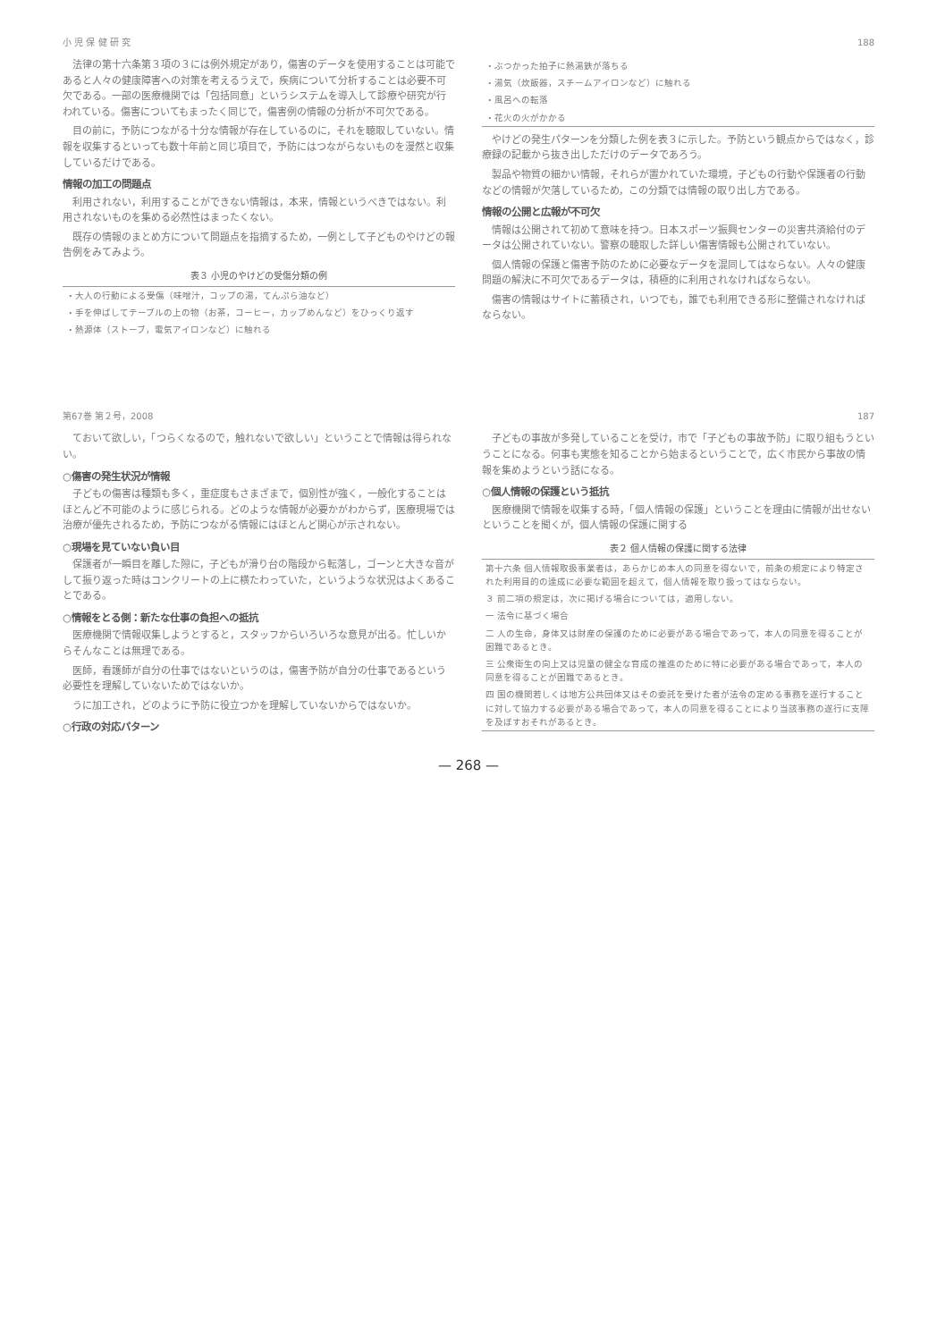小 児 保 健 研 究 188
法律の第十六条第３項の３には例外規定があり，傷害のデータを使用することは可能であると人々の健康障害への対策を考えるうえで，疾病について分析することは必要不可欠である。一部の医療機関では「包括同意」というシステムを導入して診療や研究が行われている。傷害についてもまったく同じで，傷害例の情報の分析が不可欠である。
目の前に，予防につながる十分な情報が存在しているのに，それを聴取していない。情報を収集するといっても数十年前と同じ項目で，予防にはつながらないものを漫然と収集しているだけである。
情報の加工の問題点
利用されない，利用することができない情報は，本来，情報というべきではない。利用されないものを集める必然性はまったくない。
既存の情報のまとめ方について問題点を指摘するため，一例として子どものやけどの報告例をみてみよう。
表３ 小児のやけどの受傷分類の例
| ・大人の行動による受傷（味噌汁，コップの湯，てんぷら油など） |
| ・手を伸ばしてテーブルの上の物（お茶，コーヒー，カップめんなど）をひっくり返す |
| ・熱源体（ストーブ，電気アイロンなど）に触れる |
| ・ぶつかった拍子に熱湯鉄が落ちる |
| ・湯気（炊飯器，スチームアイロンなど）に触れる |
| ・風呂への転落 |
| ・花火の火がかかる |
やけどの発生パターンを分類した例を表３に示した。予防という観点からではなく，診療録の記載から抜き出しただけのデータであろう。
製品や物質の細かい情報，それらが置かれていた環境，子どもの行動や保護者の行動などの情報が欠落しているため，この分類では情報の取り出し方である。
情報の公開と広報が不可欠
情報は公開されて初めて意味を持つ。日本スポーツ振興センターの災害共済給付のデータは公開されていない。警察の聴取した詳しい傷害情報も公開されていない。
個人情報の保護と傷害予防のために必要なデータを混同してはならない。人々の健康問題の解決に不可欠であるデータは，積極的に利用されなければならない。
傷害の情報はサイトに蓄積され，いつでも，誰でも利用できる形に整備されなければならない。
第67巻 第２号，2008 187
ておいて欲しい，「つらくなるので，触れないで欲しい」ということで情報は得られない。
○傷害の発生状況が情報
子どもの傷害は種類も多く，重症度もさまざまで，個別性が強く，一般化することはほとんど不可能のように感じられる。どのような情報が必要かがわからず，医療現場では治療が優先されるため，予防につながる情報にはほとんど関心が示されない。
○現場を見ていない負い目
保護者が一瞬目を離した隙に，子どもが滑り台の階段から転落し，ゴーンと大きな音がして振り返った時はコンクリートの上に横たわっていた，というような状況はよくあることである。
○情報をとる側：新たな仕事の負担への抵抗
医療機関で情報収集しようとすると，スタッフからいろいろな意見が出る。忙しいからそんなことは無理である。
医師，看護師が自分の仕事ではないというのは，傷害予防が自分の仕事であるという必要性を理解していないためではないか。
うに加工され，どのように予防に役立つかを理解していないからではないか。
○行政の対応パターン
子どもの事故が多発していることを受け，市で「子どもの事故予防」に取り組もうということになる。何事も実態を知ることから始まるということで，広く市民から事故の情報を集めようという話になる。
○個人情報の保護という抵抗
医療機関で情報を収集する時，「個人情報の保護」ということを理由に情報が出せないということを聞くが，個人情報の保護に関する
表２ 個人情報の保護に関する法律
| 第十六条 個人情報取扱事業者は，あらかじめ本人の同意を得ないで，前条の規定により特定された利用目的の達成に必要な範囲を超えて，個人情報を取り扱ってはならない。 |
| ３ 前二項の規定は，次に掲げる場合については，適用しない。 |
| 一 法令に基づく場合 |
| 二 人の生命，身体又は財産の保護のために必要がある場合であって，本人の同意を得ることが困難であるとき。 |
| 三 公衆衛生の向上又は児童の健全な育成の推進のために特に必要がある場合であって，本人の同意を得ることが困難であるとき。 |
| 四 国の機関若しくは地方公共団体又はその委託を受けた者が法令の定める事務を遂行することに対して協力する必要がある場合であって，本人の同意を得ることにより当該事務の遂行に支障を及ぼすおそれがあるとき。 |
— 268 —